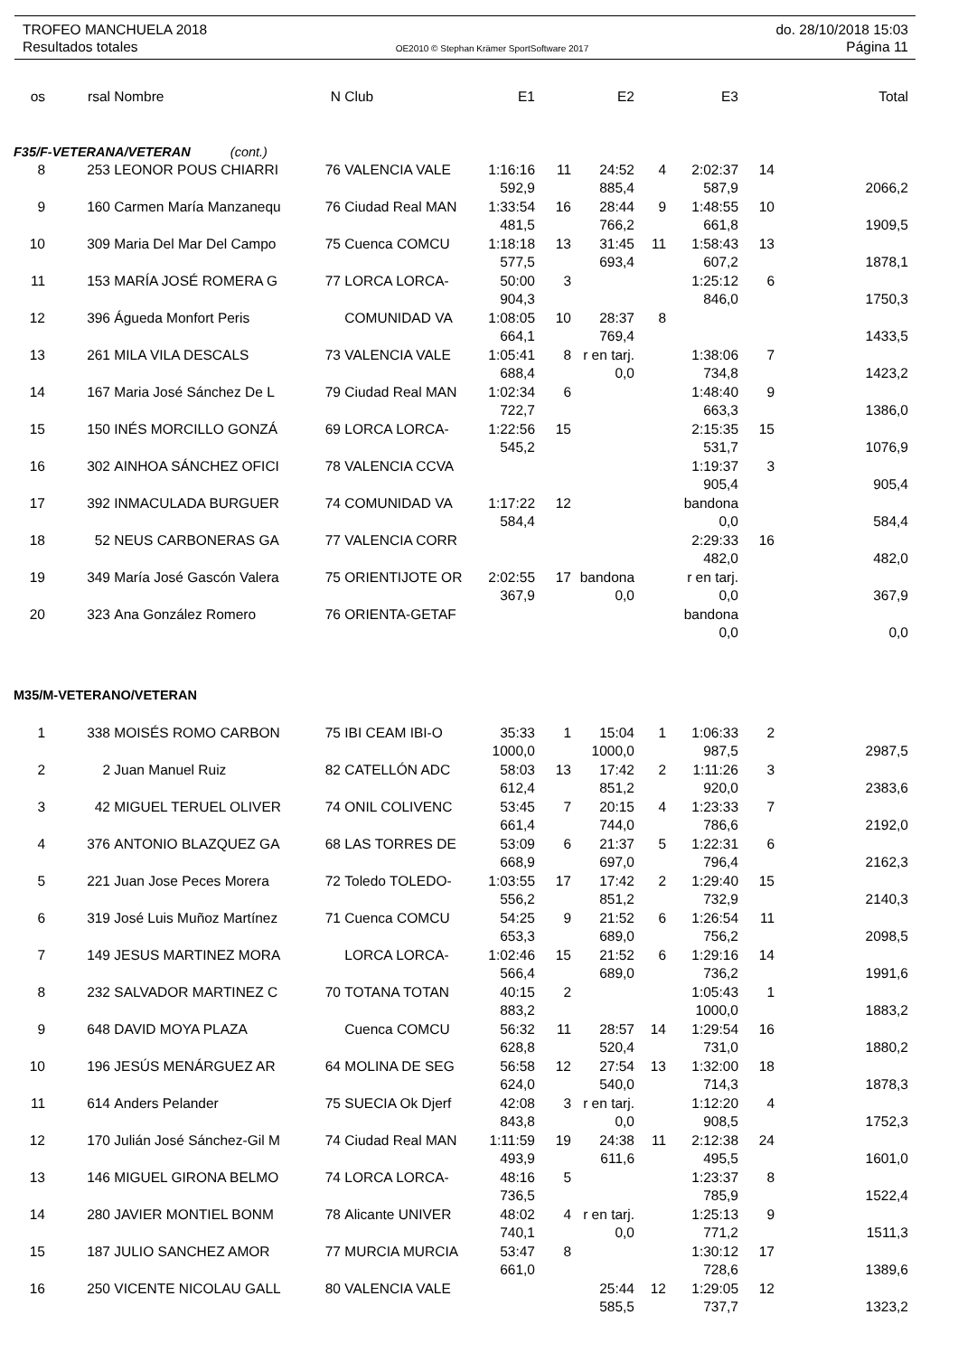TROFEO MANCHUELA 2018 do. 28/10/2018 15:03
Resultados totales OE2010 © Stephan Krämer SportSoftware 2017 Página 11
| os | rsal | Nombre | N | Club | E1 | | E2 | | E3 | | Total |
| --- | --- | --- | --- | --- | --- | --- | --- | --- | --- | --- | --- |
| F35/F-VETERANA/VETERAN (cont.) | | | | | | | | | | | |
| 8 | 253 | LEONOR POUS CHIARRI | 76 | VALENCIA VALE | 1:16:16 | 11 | 24:52 | 4 | 2:02:37 | 14 | |
| | | | | | 592,9 | | 885,4 | | 587,9 | | 2066,2 |
| 9 | 160 | Carmen María Manzanequ | 76 | Ciudad Real MAN | 1:33:54 | 16 | 28:44 | 9 | 1:48:55 | 10 | |
| | | | | | 481,5 | | 766,2 | | 661,8 | | 1909,5 |
| 10 | 309 | Maria Del Mar Del Campo | 75 | Cuenca COMCU | 1:18:18 | 13 | 31:45 | 11 | 1:58:43 | 13 | |
| | | | | | 577,5 | | 693,4 | | 607,2 | | 1878,1 |
| 11 | 153 | MARÍA JOSÉ ROMERA G | 77 | LORCA LORCA- | 50:00 | 3 | | | 1:25:12 | 6 | |
| | | | | | 904,3 | | | | 846,0 | | 1750,3 |
| 12 | 396 | Águeda Monfort Peris | | COMUNIDAD VA | 1:08:05 | 10 | 28:37 | 8 | | | |
| | | | | | 664,1 | | 769,4 | | | | 1433,5 |
| 13 | 261 | MILA VILA DESCALS | 73 | VALENCIA VALE | 1:05:41 | 8 | r en tarj. | | 1:38:06 | 7 | |
| | | | | | 688,4 | | 0,0 | | 734,8 | | 1423,2 |
| 14 | 167 | Maria José Sánchez De L | 79 | Ciudad Real MAN | 1:02:34 | 6 | | | 1:48:40 | 9 | |
| | | | | | 722,7 | | | | 663,3 | | 1386,0 |
| 15 | 150 | INÉS MORCILLO GONZÁ | 69 | LORCA LORCA- | 1:22:56 | 15 | | | 2:15:35 | 15 | |
| | | | | | 545,2 | | | | 531,7 | | 1076,9 |
| 16 | 302 | AINHOA SÁNCHEZ OFICI | 78 | VALENCIA CCVA | | | | | 1:19:37 | 3 | |
| | | | | | | | | | 905,4 | | 905,4 |
| 17 | 392 | INMACULADA BURGUER | 74 | COMUNIDAD VA | 1:17:22 | 12 | | | bandona | | |
| | | | | | 584,4 | | | | 0,0 | | 584,4 |
| 18 | 52 | NEUS CARBONERAS GA | 77 | VALENCIA CORR | | | | | 2:29:33 | 16 | |
| | | | | | | | | | 482,0 | | 482,0 |
| 19 | 349 | María José Gascón Valera | 75 | ORIENTIJOTE OR | 2:02:55 | 17 | bandona | | r en tarj. | | |
| | | | | | 367,9 | | 0,0 | | 0,0 | | 367,9 |
| 20 | 323 | Ana González Romero | 76 | ORIENTA-GETAF | | | | | bandona | | |
| | | | | | | | | | 0,0 | | 0,0 |
| M35/M-VETERANO/VETERAN | | | | | | | | | | | |
| 1 | 338 | MOISÉS ROMO CARBON | 75 | IBI CEAM IBI-O | 35:33 | 1 | 15:04 | 1 | 1:06:33 | 2 | |
| | | | | | 1000,0 | | 1000,0 | | 987,5 | | 2987,5 |
| 2 | 2 | Juan Manuel Ruiz | 82 | CATELLÓN ADC | 58:03 | 13 | 17:42 | 2 | 1:11:26 | 3 | |
| | | | | | 612,4 | | 851,2 | | 920,0 | | 2383,6 |
| 3 | 42 | MIGUEL TERUEL OLIVER | 74 | ONIL COLIVENC | 53:45 | 7 | 20:15 | 4 | 1:23:33 | 7 | |
| | | | | | 661,4 | | 744,0 | | 786,6 | | 2192,0 |
| 4 | 376 | ANTONIO BLAZQUEZ GA | 68 | LAS TORRES DE | 53:09 | 6 | 21:37 | 5 | 1:22:31 | 6 | |
| | | | | | 668,9 | | 697,0 | | 796,4 | | 2162,3 |
| 5 | 221 | Juan Jose Peces Morera | 72 | Toledo TOLEDO- | 1:03:55 | 17 | 17:42 | 2 | 1:29:40 | 15 | |
| | | | | | 556,2 | | 851,2 | | 732,9 | | 2140,3 |
| 6 | 319 | José Luis Muñoz Martínez | 71 | Cuenca COMCU | 54:25 | 9 | 21:52 | 6 | 1:26:54 | 11 | |
| | | | | | 653,3 | | 689,0 | | 756,2 | | 2098,5 |
| 7 | 149 | JESUS MARTINEZ MORA | | LORCA LORCA- | 1:02:46 | 15 | 21:52 | 6 | 1:29:16 | 14 | |
| | | | | | 566,4 | | 689,0 | | 736,2 | | 1991,6 |
| 8 | 232 | SALVADOR MARTINEZ C | 70 | TOTANA TOTAN | 40:15 | 2 | | | 1:05:43 | 1 | |
| | | | | | 883,2 | | | | 1000,0 | | 1883,2 |
| 9 | 648 | DAVID MOYA PLAZA | | Cuenca COMCU | 56:32 | 11 | 28:57 | 14 | 1:29:54 | 16 | |
| | | | | | 628,8 | | 520,4 | | 731,0 | | 1880,2 |
| 10 | 196 | JESÚS MENÁRGUEZ AR | 64 | MOLINA DE SEG | 56:58 | 12 | 27:54 | 13 | 1:32:00 | 18 | |
| | | | | | 624,0 | | 540,0 | | 714,3 | | 1878,3 |
| 11 | 614 | Anders Pelander | 75 | SUECIA Ok Djerf | 42:08 | 3 | r en tarj. | | 1:12:20 | 4 | |
| | | | | | 843,8 | | 0,0 | | 908,5 | | 1752,3 |
| 12 | 170 | Julián José Sánchez-Gil M | 74 | Ciudad Real MAN | 1:11:59 | 19 | 24:38 | 11 | 2:12:38 | 24 | |
| | | | | | 493,9 | | 611,6 | | 495,5 | | 1601,0 |
| 13 | 146 | MIGUEL GIRONA BELMO | 74 | LORCA LORCA- | 48:16 | 5 | | | 1:23:37 | 8 | |
| | | | | | 736,5 | | | | 785,9 | | 1522,4 |
| 14 | 280 | JAVIER MONTIEL BONM | 78 | Alicante UNIVER | 48:02 | 4 | r en tarj. | | 1:25:13 | 9 | |
| | | | | | 740,1 | | 0,0 | | 771,2 | | 1511,3 |
| 15 | 187 | JULIO SANCHEZ AMOR | 77 | MURCIA MURCIA | 53:47 | 8 | | | 1:30:12 | 17 | |
| | | | | | 661,0 | | | | 728,6 | | 1389,6 |
| 16 | 250 | VICENTE NICOLAU GALL | 80 | VALENCIA VALE | | | 25:44 | 12 | 1:29:05 | 12 | |
| | | | | | | | 585,5 | | 737,7 | | 1323,2 |